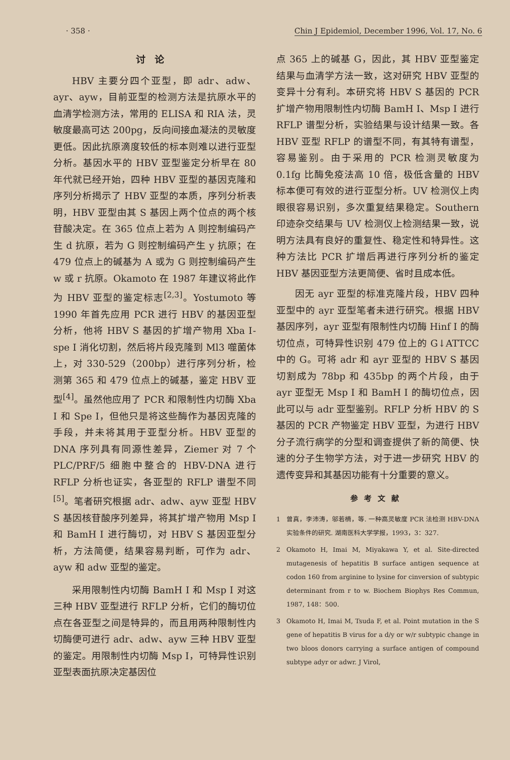· 358 · Chin J Epidemiol, December 1996, Vol. 17, No. 6
讨论
HBV 主要分四个亚型，即 adr、adw、ayr、ayw，目前亚型的检测方法是抗原水平的血清学检测方法，常用的 ELISA 和 RIA 法，灵敏度最高可达 200pg，反向间接血凝法的灵敏度更低。因此抗原滴度较低的标本则难以进行亚型分析。基因水平的 HBV 亚型鉴定分析早在 80 年代就已经开始，四种 HBV 亚型的基因克隆和序列分析揭示了 HBV 亚型的本质，序列分析表明，HBV 亚型由其 S 基因上两个位点的两个核苷酸决定。在 365 位点上若为 A 则控制编码产生 d 抗原，若为 G 则控制编码产生 y 抗原；在 479 位点上的碱基为 A 或为 G 则控制编码产生 w 或 r 抗原。Okamoto 在 1987 年建议将此作为 HBV 亚型的鉴定标志<sup>[2,3]</sup>。Yostumoto 等 1990 年首先应用 PCR 进行 HBV 的基因亚型分析，他将 HBV S 基因的扩增产物用 Xba Ⅰ-spe Ⅰ 消化切割，然后将片段克隆到 Ml3 噬菌体上，对 330-529（200bp）进行序列分析，检测第 365 和 479 位点上的碱基，鉴定 HBV 亚型<sup>[4]</sup>。虽然他应用了 PCR 和限制性内切酶 Xba Ⅰ 和 Spe Ⅰ，但他只是将这些酶作为基因克隆的手段，并未将其用于亚型分析。HBV 亚型的 DNA 序列具有同源性差异，Ziemer 对 7 个 PLC/PRF/5 细胞中整合的 HBV-DNA 进行 RFLP 分析也证实，各亚型的 RFLP 谱型不同<sup>[5]</sup>。笔者研究根据 adr、adw、ayw 亚型 HBV S 基因核苷酸序列差异，将其扩增产物用 Msp Ⅰ 和 BamH Ⅰ 进行酶切，对 HBV S 基因亚型分析，方法简便，结果容易判断，可作为 adr、ayw 和 adw 亚型的鉴定。
采用限制性内切酶 BamH Ⅰ 和 Msp Ⅰ 对这三种 HBV 亚型进行 RFLP 分析，它们的酶切位点在各亚型之间是特异的，而且用两种限制性内切酶便可进行 adr、adw、ayw 三种 HBV 亚型的鉴定。用限制性内切酶 Msp Ⅰ，可特异性识别亚型表面抗原决定基因位
点 365 上的碱基 G，因此，其 HBV 亚型鉴定结果与血清学方法一致，这对研究 HBV 亚型的变异十分有利。本研究将 HBV S 基因的 PCR 扩增产物用限制性内切酶 BamH Ⅰ、Msp Ⅰ 进行 RFLP 谱型分析，实验结果与设计结果一致。各 HBV 亚型 RFLP 的谱型不同，有其特有谱型，容易鉴别。由于采用的 PCR 检测灵敏度为 0.1fg 比酶免疫法高 10 倍，极低含量的 HBV 标本便可有效的进行亚型分析。UV 检测仪上肉眼很容易识别，多次重复结果稳定。Southern 印迹杂交结果与 UV 检测仪上检测结果一致，说明方法具有良好的重复性、稳定性和特异性。这种方法比 PCR 扩增后再进行序列分析的鉴定 HBV 基因亚型方法更简便、省时且成本低。
因无 ayr 亚型的标准克隆片段，HBV 四种亚型中的 ayr 亚型笔者未进行研究。根据 HBV 基因序列，ayr 亚型有限制性内切酶 Hinf Ⅰ 的酶切位点，可特异性识别 479 位上的 G↓ATTCC 中的 G。可将 adr 和 ayr 亚型的 HBV S 基因切割成为 78bp 和 435bp 的两个片段，由于 ayr 亚型无 Msp Ⅰ 和 BamH Ⅰ 的酶切位点，因此可以与 adr 亚型鉴别。RFLP 分析 HBV 的 S 基因的 PCR 产物鉴定 HBV 亚型，为进行 HBV 分子流行病学的分型和调查提供了新的简便、快速的分子生物学方法，对于进一步研究 HBV 的遗传变异和其基因功能有十分重要的意义。
参考文献
1 曾真，李沛涛，邬若楠，等. 一种高灵敏度 PCR 法检测 HBV-DNA 实验条件的研究. 湖南医科大学学报，1993，3：327.
2 Okamoto H, Imai M, Miyakawa Y, et al. Site-directed mutagenesis of hepatitis B surface antigen sequence at codon 160 from arginine to lysine for cinversion of subtypic determinant from r to w. Biochem Biophys Res Commun, 1987, 148：500.
3 Okamoto H, Imai M, Tsuda F, et al. Point mutation in the S gene of hepatitis B virus for a d/y or w/r subtypic change in two bloos donors carrying a surface antigen of compound subtype adyr or adwr. J Virol,